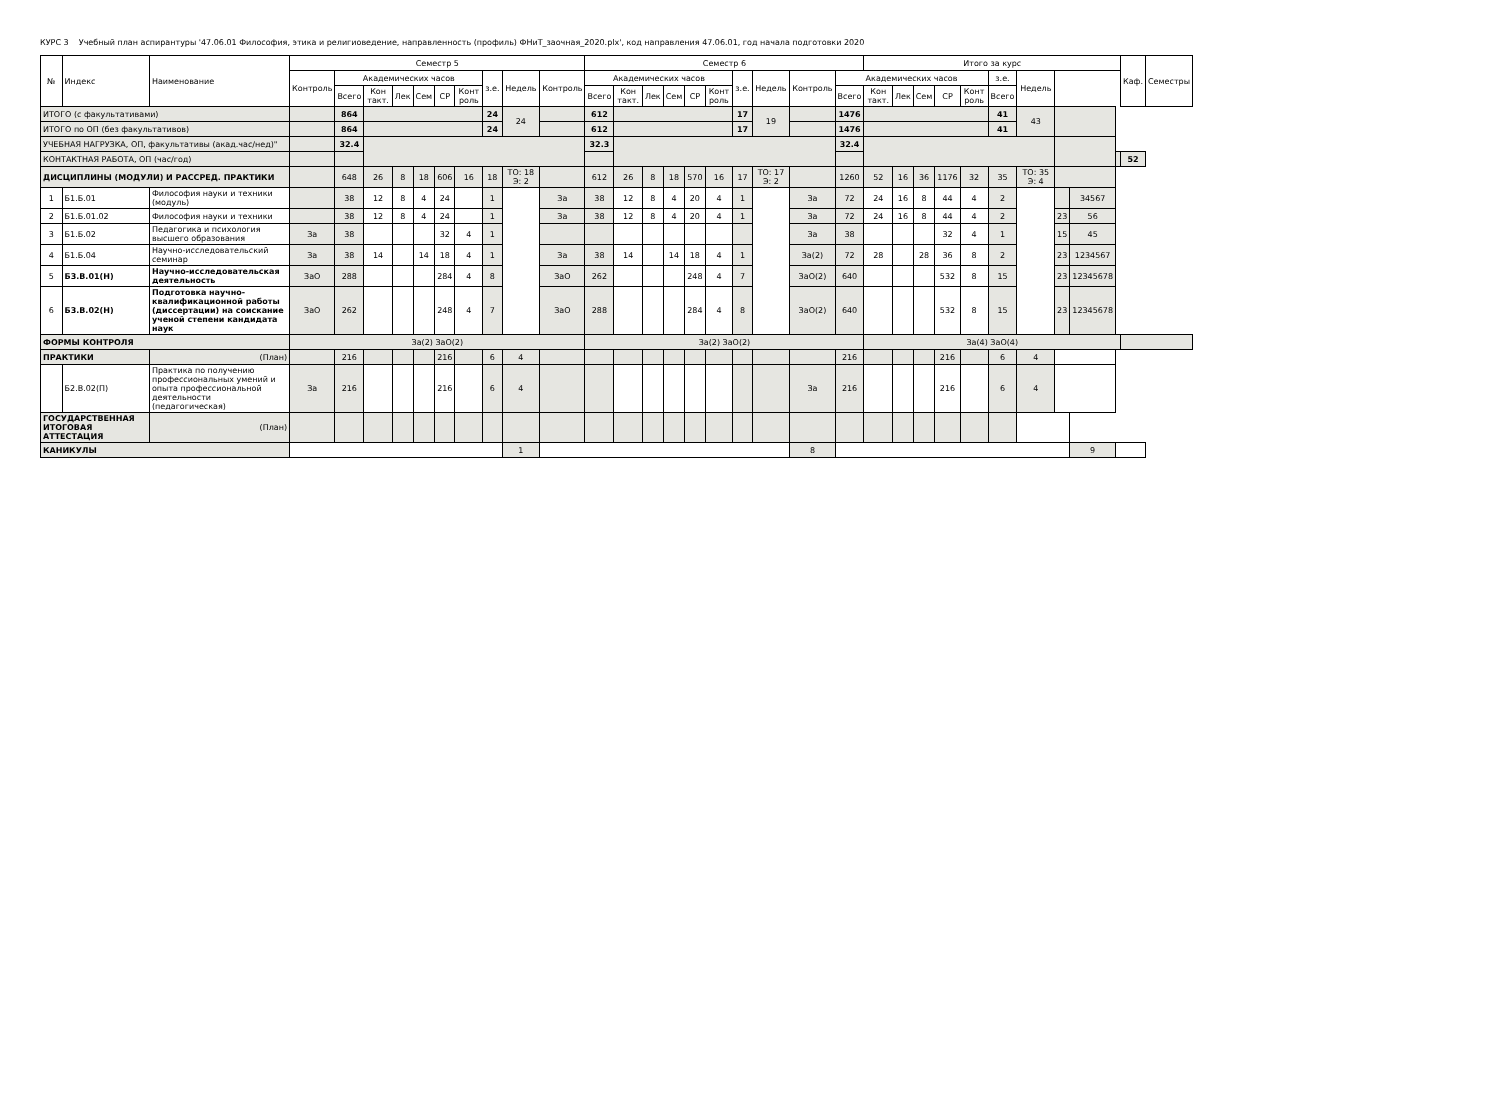КУРС 3 Учебный план аспирантуры '47.06.01 Философия, этика и религиоведение, направленность (профиль) ФНиТ_заочная_2020.plx', код направления 47.06.01, год начала подготовки 2020
| № | Индекс | Наименование | Семестр 5 | | | | | | | | | | Семестр 6 | | | | | | | | | | Итого за курс | | | | | | | | | | Каф. | Семестры |
| --- | --- | --- | --- | --- | --- | --- | --- | --- | --- | --- | --- | --- | --- | --- | --- | --- | --- | --- | --- | --- | --- | --- | --- | --- | --- | --- | --- | --- | --- | --- | --- | --- | --- | --- |
| | | | Контроль | Академических часов | | | | | | з.е. | Недель | Контроль | Академических часов | | | | | | з.е. | Недель | Контроль | Академических часов | | | | | | з.е. | Недель | | | | | |
| | | | | Всего | Кон такт. | Лек | Сем | СР | Конт роль | | | | Всего | Кон такт. | Лек | Сем | СР | Конт роль | | | | Всего | Кон такт. | Лек | Сем | СР | Конт роль | Всего | | | | | | |
| ИТОГО (с факультативами) | | | | 864 | | | | | | 24 | 24 | | 612 | | | | | | 17 | 19 | | 1476 | | | | | | 41 | 43 | | | | | |
| ИТОГО по ОП (без факультативов) | | | | 864 | | | | | | 24 | | | 612 | | | | | | 17 | | | 1476 | | | | | | 41 | | | | | | |
| УЧЕБНАЯ НАГРУЗКА, ОП, факультативы (акад.час/нед)" | | | | 32.4 | | | | | | | | | 32.3 | | | | | | | | | 32.4 | | | | | | | | | | | | |
| КОНТАКТНАЯ РАБОТА, ОП (час/год) | | | | | | | | | | | | | | | | | | | | | | | | | | | | | | | | | 52 | |
| ДИСЦИПЛИНЫ (МОДУЛИ) И РАССРЕД. ПРАКТИКИ | | | | 648 | 26 | 8 | 18 | 606 | 16 | 18 | ТО: 18 Э: 2 | | 612 | 26 | 8 | 18 | 570 | 16 | 17 | ТО: 17 Э: 2 | | 1260 | 52 | 16 | 36 | 1176 | 32 | 35 | ТО: 35 Э: 4 | | | | | |
| 1 | Б1.Б.01 | Философия науки и техники (модуль) | | 38 | 12 | 8 | 4 | 24 | | 1 | | За | 38 | 12 | 8 | 4 | 20 | 4 | 1 | | За | 72 | 24 | 16 | 8 | 44 | 4 | 2 | | | 34567 | | | |
| 2 | Б1.Б.01.02 | Философия науки и техники | | 38 | 12 | 8 | 4 | 24 | | 1 | | За | 38 | 12 | 8 | 4 | 20 | 4 | 1 | | За | 72 | 24 | 16 | 8 | 44 | 4 | 2 | | 23 | 56 | | | |
| 3 | Б1.Б.02 | Педагогика и психология высшего образования | За | 38 | | | | 32 | 4 | 1 | | | | | | | | | | | За | 38 | | | | 32 | 4 | 1 | | 15 | 45 | | | |
| 4 | Б1.Б.04 | Научно-исследовательский семинар | За | 38 | 14 | | 14 | 18 | 4 | 1 | | За | 38 | 14 | | 14 | 18 | 4 | 1 | | За(2) | 72 | 28 | | 28 | 36 | 8 | 2 | | 23 | 1234567 | | | |
| 5 | Б3.В.01(Н) | Научно-исследовательская деятельность | ЗаО | 288 | | | | 284 | 4 | 8 | | ЗаО | 262 | | | | 248 | 4 | 7 | | ЗаО(2) | 640 | | | | 532 | 8 | 15 | | 23 | 12345678 | | | |
| 6 | Б3.В.02(Н) | Подготовка научно-квалификационной работы (диссертации) на соискание ученой степени кандидата наук | ЗаО | 262 | | | | 248 | 4 | 7 | | ЗаО | 288 | | | | 284 | 4 | 8 | | ЗаО(2) | 640 | | | | 532 | 8 | 15 | | 23 | 12345678 | | | |
| ФОРМЫ КОНТРОЛЯ | | | За(2) ЗаО(2) | | | | | | | | | | За(2) ЗаО(2) | | | | | | | | | | За(4) ЗаО(4) | | | | | | | | | | | |
| ПРАКТИКИ | | (План) | | 216 | | | | 216 | | 6 | 4 | | | | | | | | | | | 216 | | | | 216 | | 6 | 4 | | | | | |
| | Б2.В.02(П) | Практика по получению профессиональных умений и опыта профессиональной деятельности (педагогическая) | За | 216 | | | | 216 | | 6 | 4 | | | | | | | | | | За | 216 | | | | 216 | | 6 | 4 | | | | | |
| ГОСУДАРСТВЕННАЯ ИТОГОВАЯ АТТЕСТАЦИЯ | | (План) | | | | | | | | | | | | | | | | | | | | | | | | | | | | | | | | |
| КАНИКУЛЫ | | | | | | | | | | | 1 | | | | | | | | | | 8 | | | | | | | | | | 9 | | | |